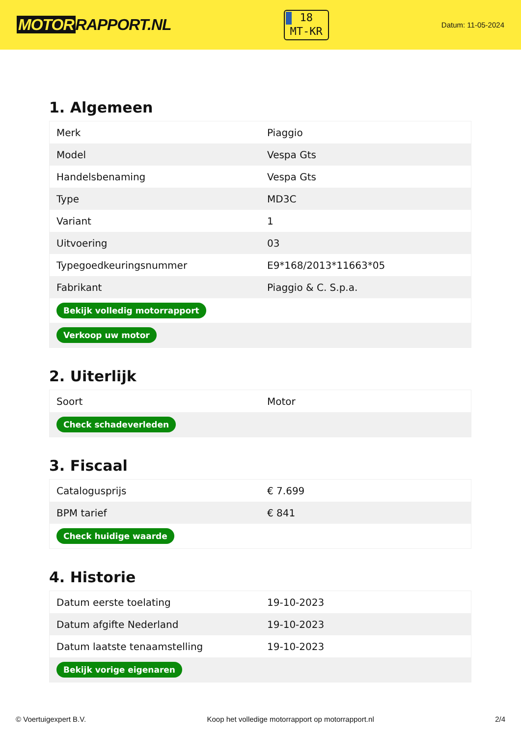MOTOR RAPPORT.NL
18
MT-KR
Datum: 11-05-2024
1. Algemeen
| Merk | Piaggio |
| Model | Vespa Gts |
| Handelsbenaming | Vespa Gts |
| Type | MD3C |
| Variant | 1 |
| Uitvoering | 03 |
| Typegoedkeuringsnummer | E9*168/2013*11663*05 |
| Fabrikant | Piaggio & C. S.p.a. |
| Bekijk volledig motorrapport | |
| Verkoop uw motor | |
2. Uiterlijk
| Soort | Motor |
| Check schadeverleden | |
3. Fiscaal
| Catalogusprijs | € 7.699 |
| BPM tarief | € 841 |
| Check huidige waarde | |
4. Historie
| Datum eerste toelating | 19-10-2023 |
| Datum afgifte Nederland | 19-10-2023 |
| Datum laatste tenaamstelling | 19-10-2023 |
| Bekijk vorige eigenaren | |
© Voertuigexpert B.V. Koop het volledige motorrapport op motorrapport.nl 2/4